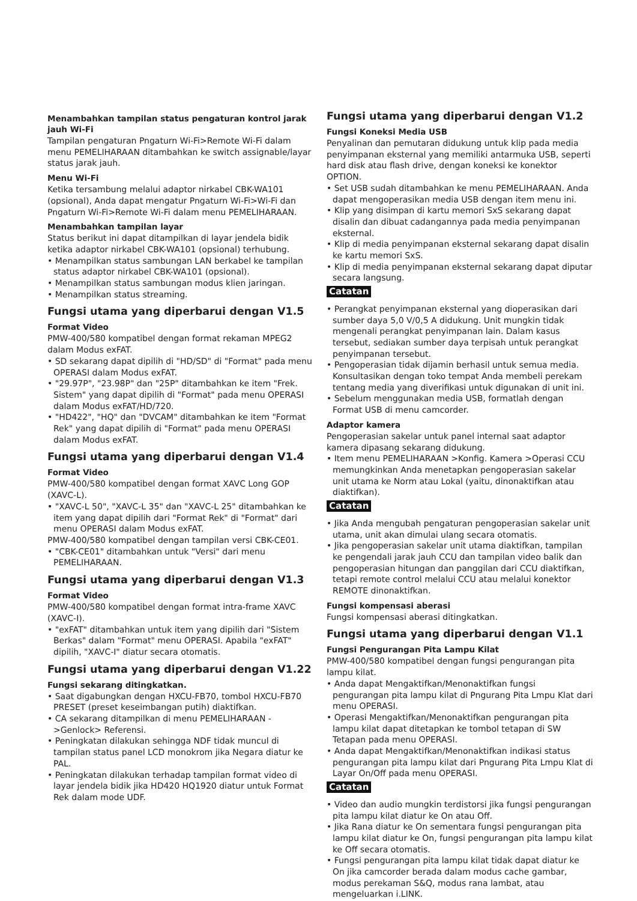Menambahkan tampilan status pengaturan kontrol jarak jauh Wi-Fi
Tampilan pengaturan Pngaturn Wi-Fi>Remote Wi-Fi dalam menu PEMELIHARAAN ditambahkan ke switch assignable/layar status jarak jauh.
Menu Wi-Fi
Ketika tersambung melalui adaptor nirkabel CBK-WA101 (opsional), Anda dapat mengatur Pngaturn Wi-Fi>Wi-Fi dan Pngaturn Wi-Fi>Remote Wi-Fi dalam menu PEMELIHARAAN.
Menambahkan tampilan layar
Status berikut ini dapat ditampilkan di layar jendela bidik ketika adaptor nirkabel CBK-WA101 (opsional) terhubung.
• Menampilkan status sambungan LAN berkabel ke tampilan status adaptor nirkabel CBK-WA101 (opsional).
• Menampilkan status sambungan modus klien jaringan.
• Menampilkan status streaming.
Fungsi utama yang diperbarui dengan V1.5
Format Video
PMW-400/580 kompatibel dengan format rekaman MPEG2 dalam Modus exFAT.
• SD sekarang dapat dipilih di "HD/SD" di "Format" pada menu OPERASI dalam Modus exFAT.
• "29.97P", "23.98P" dan "25P" ditambahkan ke item "Frek. Sistem" yang dapat dipilih di "Format" pada menu OPERASI dalam Modus exFAT/HD/720.
• "HD422", "HQ" dan "DVCAM" ditambahkan ke item "Format Rek" yang dapat dipilih di "Format" pada menu OPERASI dalam Modus exFAT.
Fungsi utama yang diperbarui dengan V1.4
Format Video
PMW-400/580 kompatibel dengan format XAVC Long GOP (XAVC-L).
• "XAVC-L 50", "XAVC-L 35" dan "XAVC-L 25" ditambahkan ke item yang dapat dipilih dari "Format Rek" di "Format" dari menu OPERASI dalam Modus exFAT.
PMW-400/580 kompatibel dengan tampilan versi CBK-CE01.
• "CBK-CE01" ditambahkan untuk "Versi" dari menu PEMELIHARAAN.
Fungsi utama yang diperbarui dengan V1.3
Format Video
PMW-400/580 kompatibel dengan format intra-frame XAVC (XAVC-I).
• "exFAT" ditambahkan untuk item yang dipilih dari "Sistem Berkas" dalam "Format" menu OPERASI. Apabila "exFAT" dipilih, "XAVC-I" diatur secara otomatis.
Fungsi utama yang diperbarui dengan V1.22
Fungsi sekarang ditingkatkan.
• Saat digabungkan dengan HXCU-FB70, tombol HXCU-FB70 PRESET (preset keseimbangan putih) diaktifkan.
• CA sekarang ditampilkan di menu PEMELIHARAAN ->Genlock> Referensi.
• Peningkatan dilakukan sehingga NDF tidak muncul di tampilan status panel LCD monokrom jika Negara diatur ke PAL.
• Peningkatan dilakukan terhadap tampilan format video di layar jendela bidik jika HD420 HQ1920 diatur untuk Format Rek dalam mode UDF.
Fungsi utama yang diperbarui dengan V1.2
Fungsi Koneksi Media USB
Penyalinan dan pemutaran didukung untuk klip pada media penyimpanan eksternal yang memiliki antarmuka USB, seperti hard disk atau flash drive, dengan koneksi ke konektor OPTION.
• Set USB sudah ditambahkan ke menu PEMELIHARAAN. Anda dapat mengoperasikan media USB dengan item menu ini.
• Klip yang disimpan di kartu memori SxS sekarang dapat disalin dan dibuat cadangannya pada media penyimpanan eksternal.
• Klip di media penyimpanan eksternal sekarang dapat disalin ke kartu memori SxS.
• Klip di media penyimpanan eksternal sekarang dapat diputar secara langsung.
Catatan
• Perangkat penyimpanan eksternal yang dioperasikan dari sumber daya 5,0 V/0,5 A didukung. Unit mungkin tidak mengenali perangkat penyimpanan lain. Dalam kasus tersebut, sediakan sumber daya terpisah untuk perangkat penyimpanan tersebut.
• Pengoperasian tidak dijamin berhasil untuk semua media. Konsultasikan dengan toko tempat Anda membeli perekam tentang media yang diverifikasi untuk digunakan di unit ini.
• Sebelum menggunakan media USB, formatlah dengan Format USB di menu camcorder.
Adaptor kamera
Pengoperasian sakelar untuk panel internal saat adaptor kamera dipasang sekarang didukung.
• Item menu PEMELIHARAAN >Konfig. Kamera >Operasi CCU memungkinkan Anda menetapkan pengoperasian sakelar unit utama ke Norm atau Lokal (yaitu, dinonaktifkan atau diaktifkan).
Catatan
• Jika Anda mengubah pengaturan pengoperasian sakelar unit utama, unit akan dimulai ulang secara otomatis.
• Jika pengoperasian sakelar unit utama diaktifkan, tampilan ke pengendali jarak jauh CCU dan tampilan video balik dan pengoperasian hitungan dan panggilan dari CCU diaktifkan, tetapi remote control melalui CCU atau melalui konektor REMOTE dinonaktifkan.
Fungsi kompensasi aberasi
Fungsi kompensasi aberasi ditingkatkan.
Fungsi utama yang diperbarui dengan V1.1
Fungsi Pengurangan Pita Lampu Kilat
PMW-400/580 kompatibel dengan fungsi pengurangan pita lampu kilat.
• Anda dapat Mengaktifkan/Menonaktifkan fungsi pengurangan pita lampu kilat di Pngurang Pita Lmpu Klat dari menu OPERASI.
• Operasi Mengaktifkan/Menonaktifkan pengurangan pita lampu kilat dapat ditetapkan ke tombol tetapan di SW Tetapan pada menu OPERASI.
• Anda dapat Mengaktifkan/Menonaktifkan indikasi status pengurangan pita lampu kilat dari Pngurang Pita Lmpu Klat di Layar On/Off pada menu OPERASI.
Catatan
• Video dan audio mungkin terdistorsi jika fungsi pengurangan pita lampu kilat diatur ke On atau Off.
• Jika Rana diatur ke On sementara fungsi pengurangan pita lampu kilat diatur ke On, fungsi pengurangan pita lampu kilat ke Off secara otomatis.
• Fungsi pengurangan pita lampu kilat tidak dapat diatur ke On jika camcorder berada dalam modus cache gambar, modus perekaman S&Q, modus rana lambat, atau mengeluarkan i.LINK.